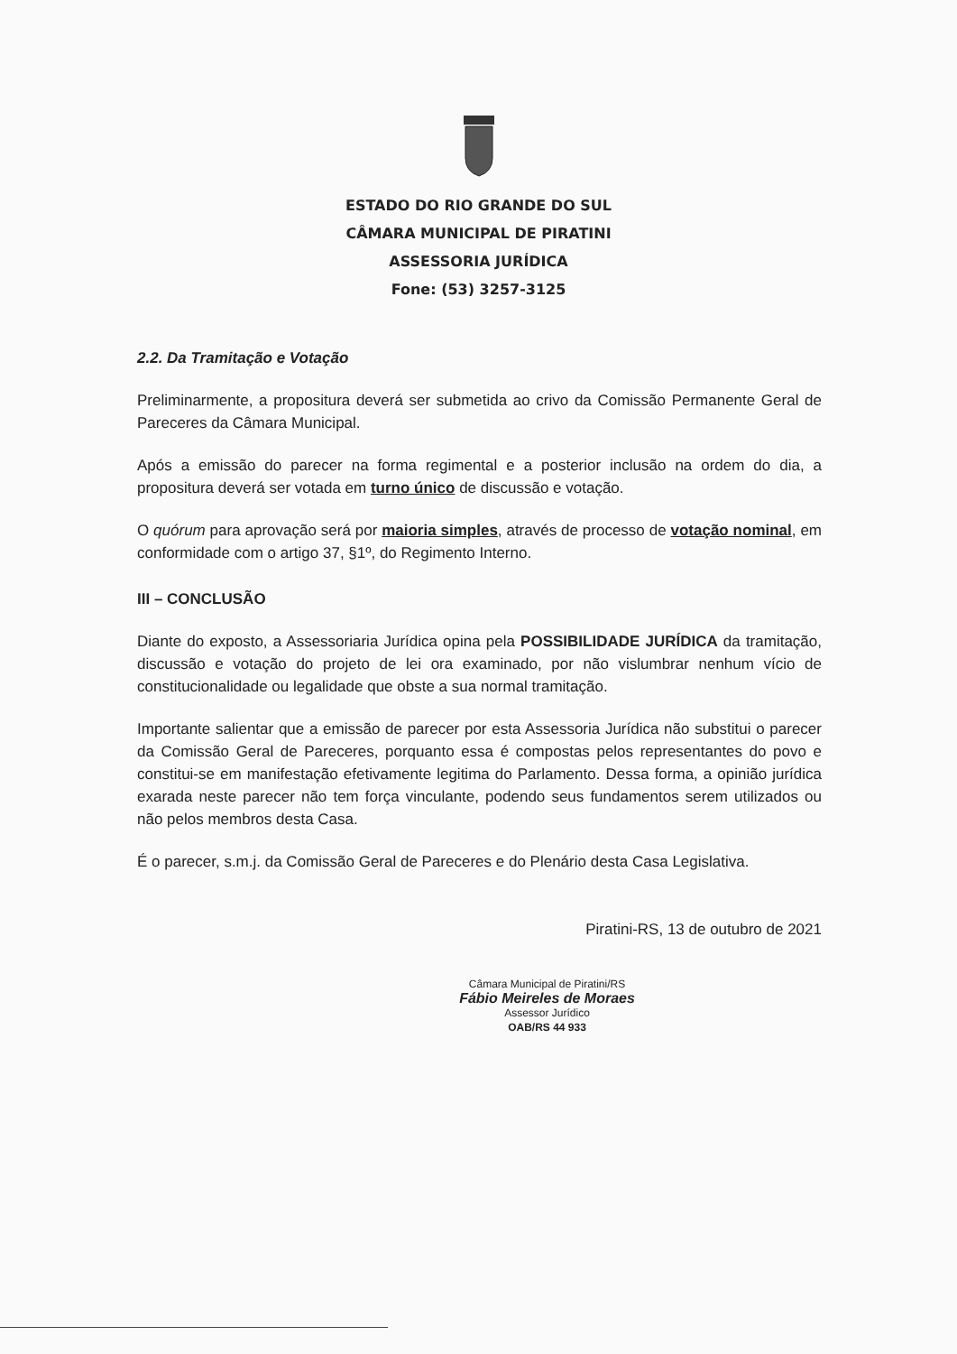ESTADO DO RIO GRANDE DO SUL
CÂMARA MUNICIPAL DE PIRATINI
ASSESSORIA JURÍDICA
Fone: (53) 3257-3125
2.2. Da Tramitação e Votação
Preliminarmente, a propositura deverá ser submetida ao crivo da Comissão Permanente Geral de Pareceres da Câmara Municipal.
Após a emissão do parecer na forma regimental e a posterior inclusão na ordem do dia, a propositura deverá ser votada em turno único de discussão e votação.
O quórum para aprovação será por maioria simples, através de processo de votação nominal, em conformidade com o artigo 37, §1º, do Regimento Interno.
III – CONCLUSÃO
Diante do exposto, a Assessoriaria Jurídica opina pela POSSIBILIDADE JURÍDICA da tramitação, discussão e votação do projeto de lei ora examinado, por não vislumbrar nenhum vício de constitucionalidade ou legalidade que obste a sua normal tramitação.
Importante salientar que a emissão de parecer por esta Assessoria Jurídica não substitui o parecer da Comissão Geral de Pareceres, porquanto essa é compostas pelos representantes do povo e constitui-se em manifestação efetivamente legitima do Parlamento. Dessa forma, a opinião jurídica exarada neste parecer não tem força vinculante, podendo seus fundamentos serem utilizados ou não pelos membros desta Casa.
É o parecer, s.m.j. da Comissão Geral de Pareceres e do Plenário desta Casa Legislativa.
Piratini-RS, 13 de outubro de 2021
Câmara Municipal de Piratini/RS
Fábio Meireles de Moraes
Assessor Jurídico
OAB/RS 44 933